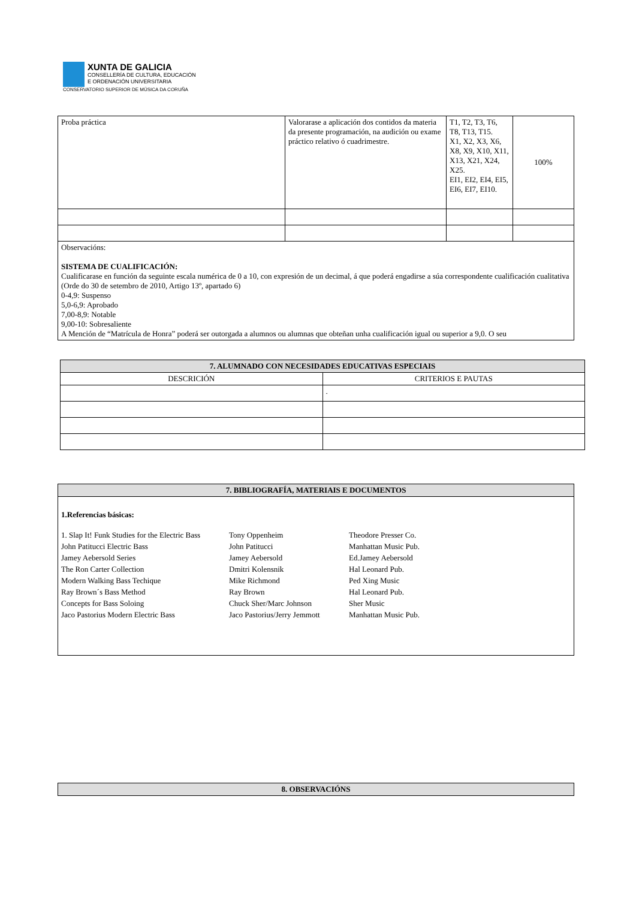XUNTA DE GALICIA
CONSELLERÍA DE CULTURA, EDUCACIÓN
E ORDENACIÓN UNIVERSITARIA
CONSERVATORIO SUPERIOR DE MÚSICA DA CORUÑA
| Proba práctica | Valorarase a aplicación dos contidos da materia da presente programación, na audición ou exame práctico relativo ó cuadrimestre. | T1, T2, T3, T6, T8, T13, T15. X1, X2, X3, X6, X8, X9, X10, X11, X13, X21, X24, X25. EI1, EI2, EI4, EI5, EI6, EI7, EI10. | 100% |
| Observacións: SISTEMA DE CUALIFICACIÓN: Cualificarase en función da seguinte escala numérica de 0 a 10, con expresión de un decimal, á que poderá engadirse a súa correspondente cualificación cualitativa (Orde do 30 de setembro de 2010, Artigo 13º, apartado 6) 0-4,9: Suspenso 5,0-6,9: Aprobado 7,00-8,9: Notable 9,00-10: Sobresaliente A Mención de “Matrícula de Honra” poderá ser outorgada a alumnos ou alumnas que obteñan unha cualificación igual ou superior a 9,0. O seu | | | |
| 7. ALUMNADO CON NECESIDADES EDUCATIVAS ESPECIAIS | |
| --- | --- |
| DESCRICIÓN | CRITERIOS E PAUTAS |
| | . |
| 7. BIBLIOGRAFÍA, MATERIAIS E DOCUMENTOS |
| --- |
| 1.Referencias básicas: 1. Slap It! Funk Studies for the Electric Bass Tony Oppenheim Theodore Presser Co. John Patitucci Electric Bass John Patitucci Manhattan Music Pub. Jamey Aebersold Series Jamey Aebersold Ed.Jamey Aebersold The Ron Carter Collection Dmitri Kolensnik Hal Leonard Pub. Modern Walking Bass Techique Mike Richmond Ped Xing Music Ray Brown´s Bass Method Ray Brown Hal Leonard Pub. Concepts for Bass Soloing Chuck Sher/Marc Johnson Sher Music Jaco Pastorius Modern Electric Bass Jaco Pastorius/Jerry Jemmott Manhattan Music Pub. |
| 8. OBSERVACIÓNS |
| --- |